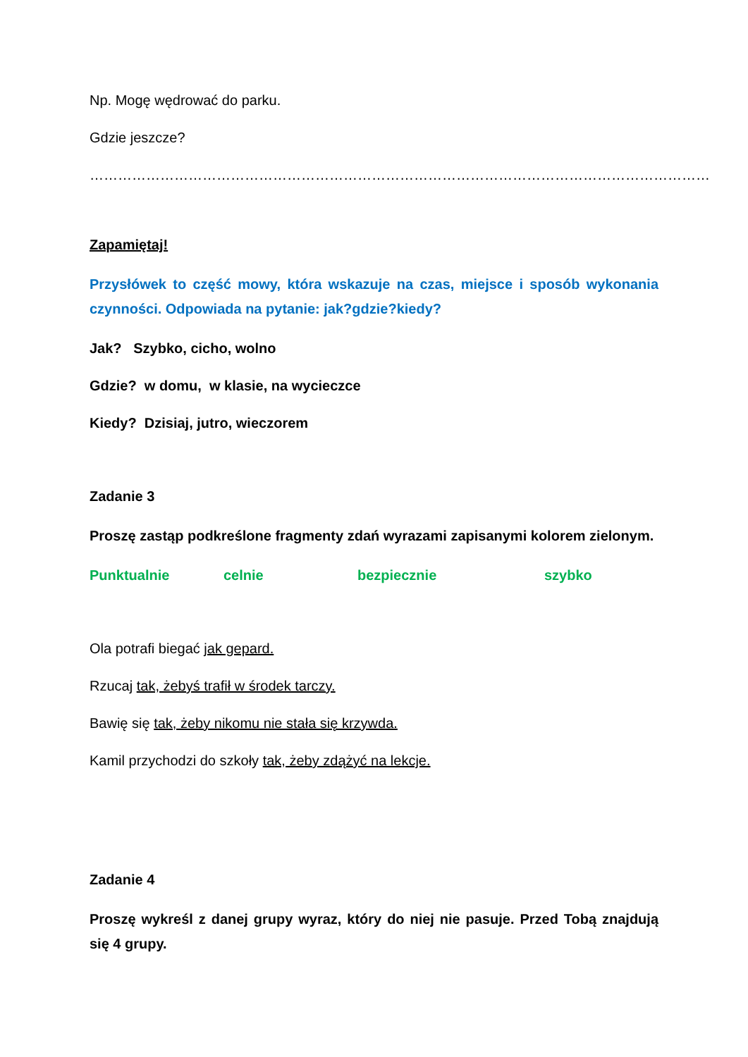Np. Mogę wędrować do parku.
Gdzie jeszcze?
……………………………………………………………………………………………………………………
Zapamiętaj!
Przysłówek to część mowy, która wskazuje na czas, miejsce i sposób wykonania czynności. Odpowiada na pytanie: jak?gdzie?kiedy?
Jak? Szybko, cicho, wolno
Gdzie? w domu, w klasie, na wycieczce
Kiedy? Dzisiaj, jutro, wieczorem
Zadanie 3
Proszę zastąp podkreślone fragmenty zdań wyrazami zapisanymi kolorem zielonym.
Punktualnie celnie bezpiecznie szybko
Ola potrafi biegać jak gepard.
Rzucaj tak, żebyś trafił w środek tarczy.
Bawię się tak, żeby nikomu nie stała się krzywda.
Kamil przychodzi do szkoły tak, żeby zdążyć na lekcje.
Zadanie 4
Proszę wykreśl z danej grupy wyraz, który do niej nie pasuje. Przed Tobą znajdują się 4 grupy.